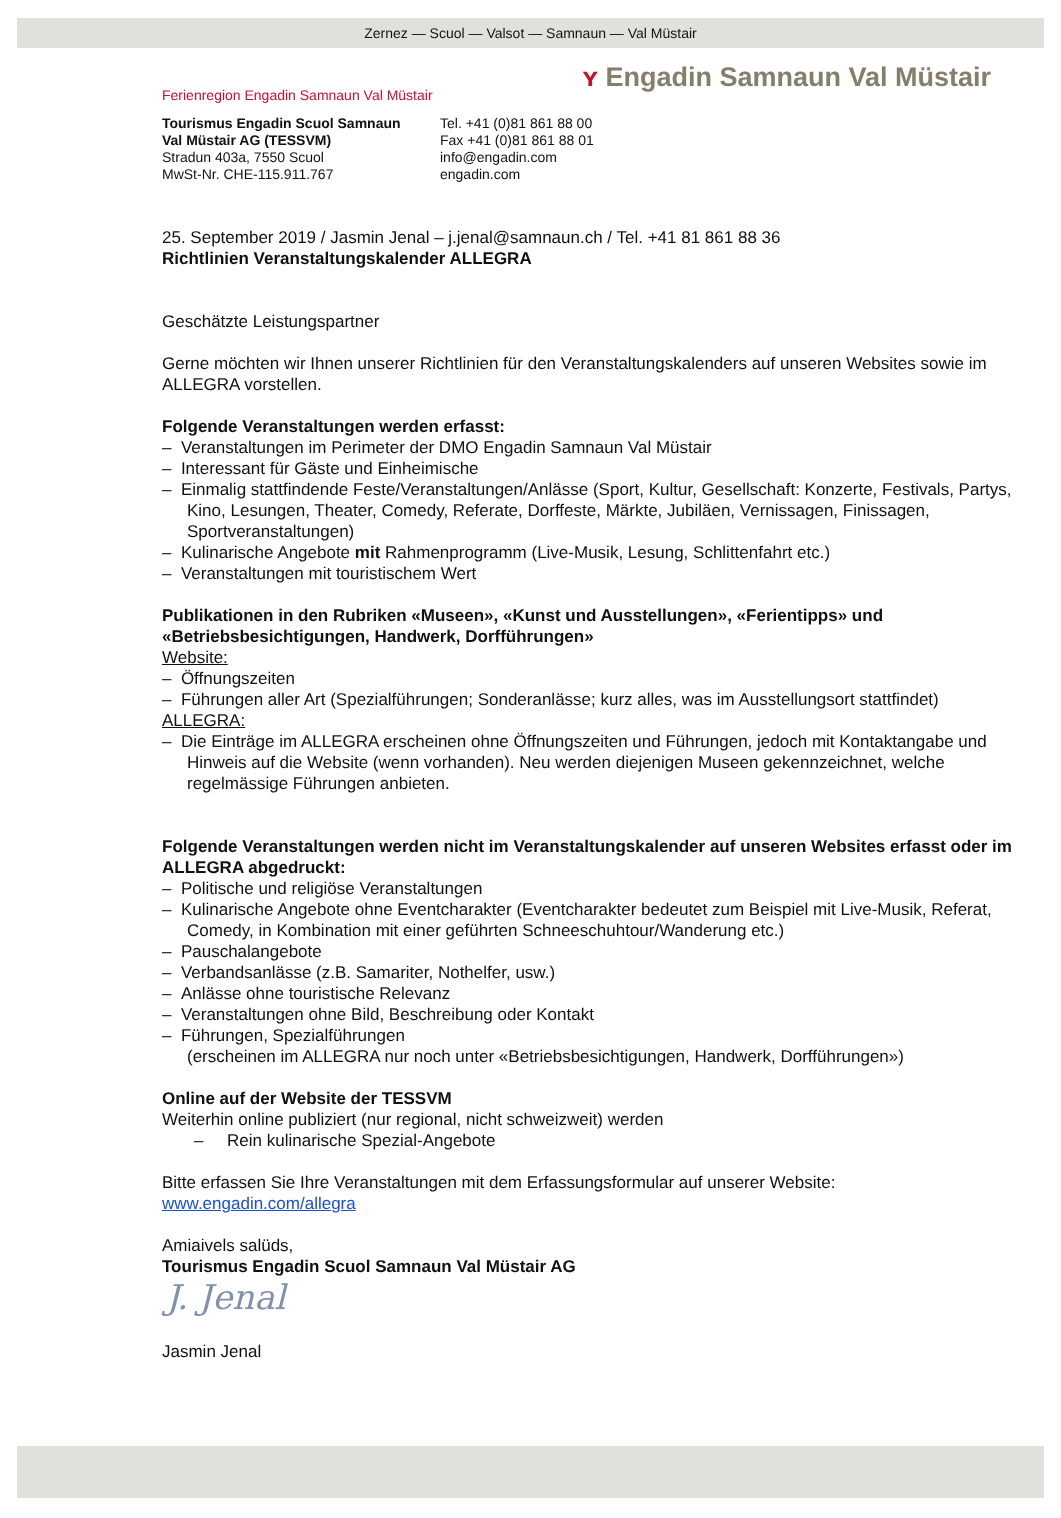Zernez — Scuol — Valsot — Samnaun — Val Müstair
ʏ Engadin Samnaun Val Müstair
Ferienregion Engadin Samnaun Val Müstair
Tourismus Engadin Scuol Samnaun
Val Müstair AG (TESSVM)
Stradun 403a, 7550 Scuol
MwSt-Nr. CHE-115.911.767
Tel. +41 (0)81 861 88 00
Fax +41 (0)81 861 88 01
info@engadin.com
engadin.com
25. September 2019 / Jasmin Jenal – j.jenal@samnaun.ch / Tel. +41 81 861 88 36
Richtlinien Veranstaltungskalender ALLEGRA
Geschätzte Leistungspartner
Gerne möchten wir Ihnen unserer Richtlinien für den Veranstaltungskalenders auf unseren Websites sowie im ALLEGRA vorstellen.
Folgende Veranstaltungen werden erfasst:
– Veranstaltungen im Perimeter der DMO Engadin Samnaun Val Müstair
– Interessant für Gäste und Einheimische
– Einmalig stattfindende Feste/Veranstaltungen/Anlässe (Sport, Kultur, Gesellschaft: Konzerte, Festivals, Partys, Kino, Lesungen, Theater, Comedy, Referate, Dorffeste, Märkte, Jubiläen, Vernissagen, Finissagen, Sportveranstaltungen)
– Kulinarische Angebote mit Rahmenprogramm (Live-Musik, Lesung, Schlittenfahrt etc.)
– Veranstaltungen mit touristischem Wert
Publikationen in den Rubriken «Museen», «Kunst und Ausstellungen», «Ferientipps» und «Betriebsbesichtigungen, Handwerk, Dorfführungen»
Website:
– Öffnungszeiten
– Führungen aller Art (Spezialführungen; Sonderanlässe; kurz alles, was im Ausstellungsort stattfindet)
ALLEGRA:
– Die Einträge im ALLEGRA erscheinen ohne Öffnungszeiten und Führungen, jedoch mit Kontaktangabe und Hinweis auf die Website (wenn vorhanden). Neu werden diejenigen Museen gekennzeichnet, welche regelmässige Führungen anbieten.
Folgende Veranstaltungen werden nicht im Veranstaltungskalender auf unseren Websites erfasst oder im ALLEGRA abgedruckt:
– Politische und religiöse Veranstaltungen
– Kulinarische Angebote ohne Eventcharakter (Eventcharakter bedeutet zum Beispiel mit Live-Musik, Referat, Comedy, in Kombination mit einer geführten Schneeschuhtour/Wanderung etc.)
– Pauschalangebote
– Verbandsanlässe (z.B. Samariter, Nothelfer, usw.)
– Anlässe ohne touristische Relevanz
– Veranstaltungen ohne Bild, Beschreibung oder Kontakt
– Führungen, Spezialführungen
(erscheinen im ALLEGRA nur noch unter «Betriebsbesichtigungen, Handwerk, Dorfführungen»)
Online auf der Website der TESSVM
Weiterhin online publiziert (nur regional, nicht schweizweit) werden
– Rein kulinarische Spezial-Angebote
Bitte erfassen Sie Ihre Veranstaltungen mit dem Erfassungsformular auf unserer Website:
www.engadin.com/allegra
Amiaivels salüds,
Tourismus Engadin Scuol Samnaun Val Müstair AG
J. Jenal
Jasmin Jenal